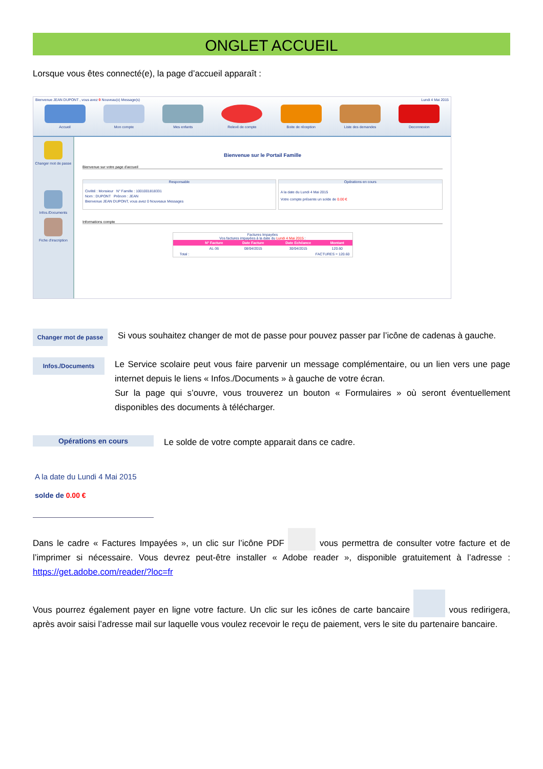ONGLET ACCUEIL
Lorsque vous êtes connecté(e), la page d’accueil apparaît :
Bienvenue JEAN DUPONT , vous avez 0 Nouveau(x) Message(s) Lundi 4 Mai 2015
Accueil Mon compte Mes enfants Relevé de compte Boite de réception Liste des demandes Deconnexion
Changer mot de passe
Infos./Documents
Fiche d'inscription
Bienvenue sur le Portail Famille
Bienvenue sur votre page d'accueil
Responsable
Civilité : Monsieur N° Famille : 1001001818331
Nom : DUPONT Prénom : JEAN
Bienvenue JEAN DUPONT, vous avez 0 Nouveaux Messages
Opérations en cours
A la date du Lundi 4 Mai 2015
Votre compte présente un solde de 0.00 €
Informations compte
Factures Impayées
Vos factures impayées à la date du Lundi 4 Mai 2015 :
| | N° Facture | Date Facture | Date Echéance | Montant |
| --- | --- | --- | --- | --- |
| | AL-36 | 08/04/2015 | 30/04/2015 | 120.60 |
| Total : | FACTURES = 120.60 | | | |
Changer mot de passe
Si vous souhaitez changer de mot de passe pour pouvez passer par l’icône de cadenas à gauche.
Infos./Documents
Le Service scolaire peut vous faire parvenir un message complémentaire, ou un lien vers une page internet depuis le liens « Infos./Documents » à gauche de votre écran.
Sur la page qui s’ouvre, vous trouverez un bouton « Formulaires » où seront éventuellement disponibles des documents à télécharger.
Opérations en cours
A la date du Lundi 4 Mai 2015
solde de 0.00 €
Le solde de votre compte apparait dans ce cadre.
Dans le cadre « Factures Impayées », un clic sur l’icône PDF vous permettra de consulter votre facture et de l’imprimer si nécessaire. Vous devrez peut-être installer « Adobe reader », disponible gratuitement à l’adresse : https://get.adobe.com/reader/?loc=fr
Vous pourrez également payer en ligne votre facture. Un clic sur les icônes de carte bancaire vous redirigera, après avoir saisi l’adresse mail sur laquelle vous voulez recevoir le reçu de paiement, vers le site du partenaire bancaire.